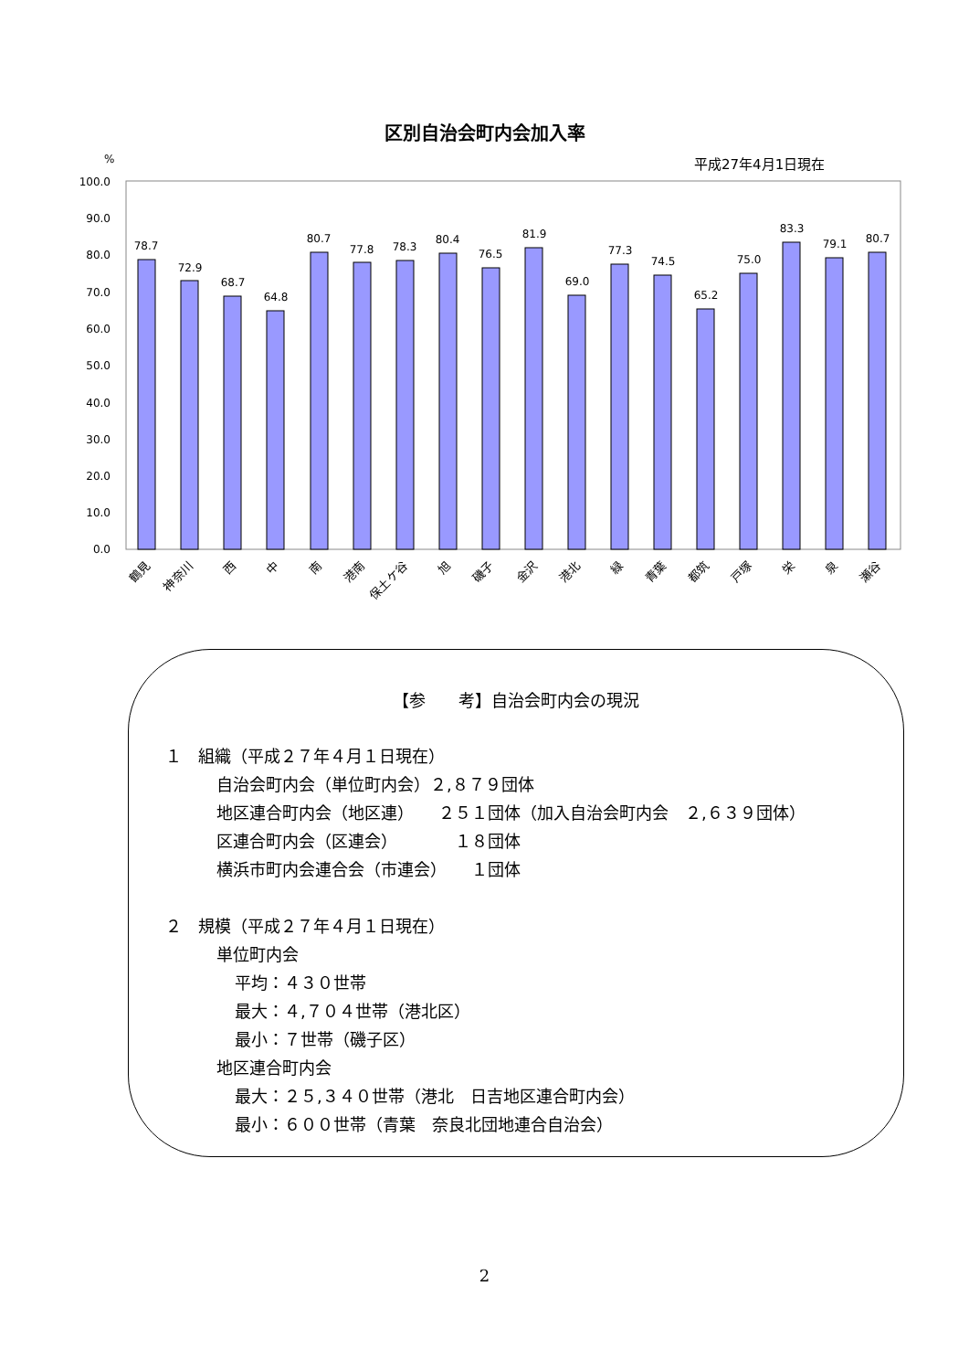区別自治会町内会加入率
平成27年4月1日現在
%
100.0
90.0
80.0
70.0
60.0
50.0
40.0
30.0
20.0
10.0
0.0
78.7
72.9
68.7
64.8
80.7
77.8
78.3
80.4
76.5
81.9
69.0
77.3
74.5
65.2
75.0
83.3
79.1
80.7
鶴見
神奈川
西
中
南
港南
保土ケ谷
旭
磯子
金沢
港北
緑
青葉
都筑
戸塚
栄
泉
瀬谷
【参　　考】自治会町内会の現況
１　組織（平成２７年４月１日現在）
自治会町内会（単位町内会）２,８７９団体
地区連合町内会（地区連）　　２５１団体（加入自治会町内会　２,６３９団体）
区連合町内会（区連会）　　　　１８団体
横浜市町内会連合会（市連会）　　１団体
２　規模（平成２７年４月１日現在）
単位町内会
平均：４３０世帯
最大：４,７０４世帯（港北区）
最小：７世帯（磯子区）
地区連合町内会
最大：２５,３４０世帯（港北　日吉地区連合町内会）
最小：６００世帯（青葉　奈良北団地連合自治会）
2